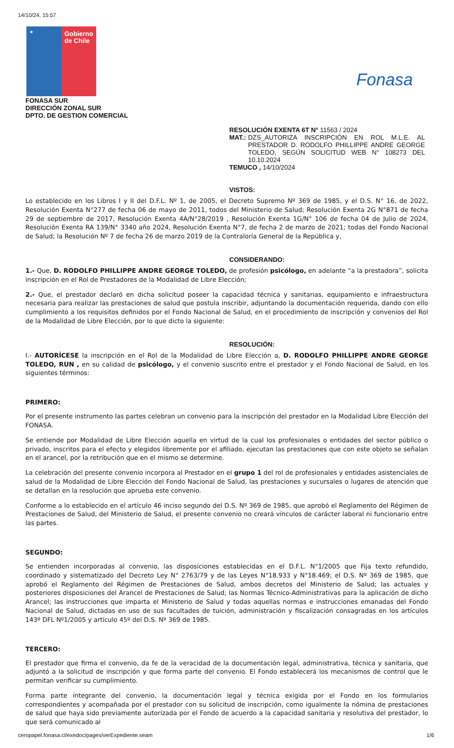14/10/24, 15:57
★
Gobierno
de Chile
Fonasa
FONASA SUR
DIRECCIÓN ZONAL SUR
DPTO. DE GESTION COMERCIAL
RESOLUCIÓN EXENTA 6T N° 11563 / 2024
MAT.: DZS_AUTORIZA INSCRIPCIÓN EN ROL M.L.E. AL PRESTADOR D. RODOLFO PHILLIPPE ANDRE GEORGE TOLEDO, SEGÚN SOLICITUD WEB N° 108273 DEL 10.10.2024
TEMUCO , 14/10/2024
VISTOS:
Lo establecido en los Libros I y II del D.F.L. Nº 1, de 2005, el Decreto Supremo Nº 369 de 1985, y el D.S. N° 16, de 2022, Resolución Exenta N°277 de fecha 06 de mayo de 2011, todos del Ministerio de Salud; Resolución Exenta 2G N°871 de fecha 29 de septiembre de 2017, Resolución Exenta 4A/N°28/2019 , Resolución Exenta 1G/N° 106 de fecha 04 de Julio de 2024, Resolución Exenta RA 139/N° 3340 año 2024, Resolución Exenta N°7, de fecha 2 de marzo de 2021; todas del Fondo Nacional de Salud; la Resolución Nº 7 de fecha 26 de marzo 2019 de la Contraloría General de la República y,
CONSIDERANDO:
1.- Que, D. RODOLFO PHILLIPPE ANDRE GEORGE TOLEDO, de profesión psicólogo, en adelante “a la prestadora”, solicita inscripción en el Rol de Prestadores de la Modalidad de Libre Elección;
2.- Que, el prestador declaró en dicha solicitud poseer la capacidad técnica y sanitarias, equipamiento e infraestructura necesaria para realizar las prestaciones de salud que postula inscribir, adjuntando la documentación requerida, dando con ello cumplimiento a los requisitos definidos por el Fondo Nacional de Salud, en el procedimiento de inscripción y convenios del Rol de la Modalidad de Libre Elección, por lo que dicto la siguiente:
RESOLUCIÓN:
I.- AUTORÍCESE la inscripción en el Rol de la Modalidad de Libre Elección a, D. RODOLFO PHILLIPPE ANDRE GEORGE TOLEDO, RUN , en su calidad de psicólogo, y el convenio suscrito entre el prestador y el Fondo Nacional de Salud, en los siguientes términos:
PRIMERO:
Por el presente instrumento las partes celebran un convenio para la inscripción del prestador en la Modalidad Libre Elección del FONASA.
Se entiende por Modalidad de Libre Elección aquella en virtud de la cual los profesionales o entidades del sector público o privado, inscritos para el efecto y elegidos libremente por el afiliado, ejecutan las prestaciones que con este objeto se señalan en el arancel, por la retribución que en el mismo se determine.
La celebración del presente convenio incorpora al Prestador en el grupo 1 del rol de profesionales y entidades asistenciales de salud de la Modalidad de Libre Elección del Fondo Nacional de Salud, las prestaciones y sucursales o lugares de atención que se detallan en la resolución que aprueba este convenio.
Conforme a lo establecido en el artículo 46 inciso segundo del D.S. Nº 369 de 1985, que aprobó el Reglamento del Régimen de Prestaciones de Salud, del Ministerio de Salud, el presente convenio no creará vínculos de carácter laboral ni funcionario entre las partes.
SEGUNDO:
Se entienden incorporadas al convenio, las disposiciones establecidas en el D.F.L. N°1/2005 que Fija texto refundido, coordinado y sistematizado del Decreto Ley N° 2763/79 y de las Leyes N°18.933 y N°18.469; el D.S. Nº 369 de 1985, que aprobó el Reglamento del Régimen de Prestaciones de Salud, ambos decretos del Ministerio de Salud; las actuales y posteriores disposiciones del Arancel de Prestaciones de Salud; las Normas Técnico-Administrativas para la aplicación de dicho Arancel; las instrucciones que imparta el Ministerio de Salud y todas aquellas normas e instrucciones emanadas del Fondo Nacional de Salud, dictadas en uso de sus facultades de tuición, administración y fiscalización consagradas en los artículos 143º DFL Nº1/2005 y artículo 45º del D.S. Nº 369 de 1985.
TERCERO:
El prestador que firma el convenio, da fe de la veracidad de la documentación legal, administrativa, técnica y sanitaria, que adjuntó a la solicitud de inscripción y que forma parte del convenio. El Fondo establecerá los mecanismos de control que le permitan verificar su cumplimiento.
Forma parte integrante del convenio, la documentación legal y técnica exigida por el Fondo en los formularios correspondientes y acompañada por el prestador con su solicitud de inscripción, como igualmente la nómina de prestaciones de salud que haya sido previamente autorizada por el Fondo de acuerdo a la capacidad sanitaria y resolutiva del prestador, lo que será comunicado al
ceropapel.fonasa.cl/exedoc/pages/verExpediente.seam 1/6